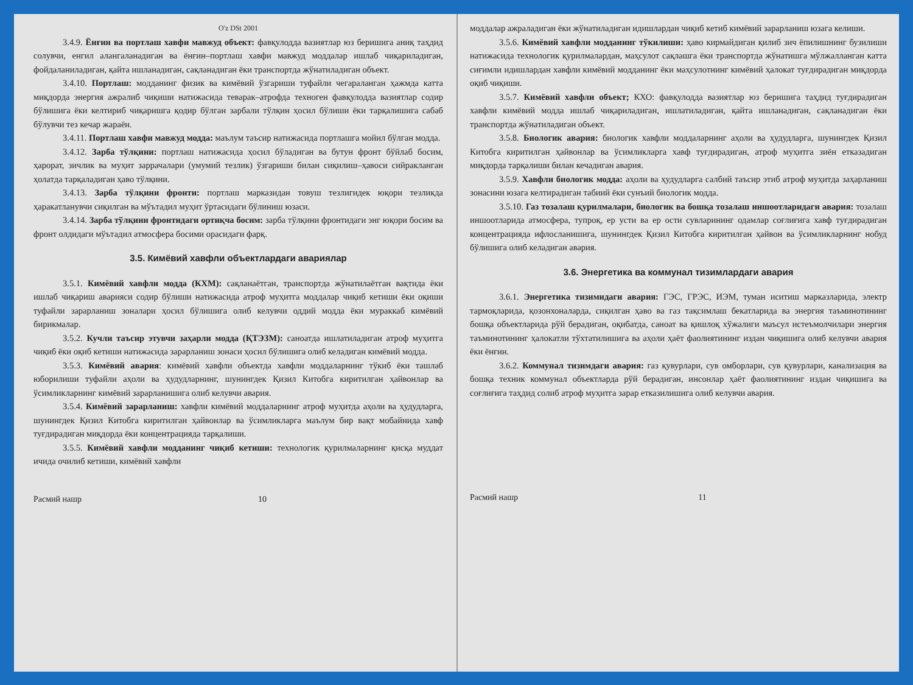O'z DSt 2001
3.4.9. Ёнғин ва портлаш хавфи мавжуд объект: фавқулодда вазиятлар юз беришига аниқ таҳдид солувчи, енгил алангаланадиган ва ёнғин–портлаш хавфи мавжуд моддалар ишлаб чиқариладиган, фойдаланиладиган, қайта ишланадиган, сақланадиган ёки транспортда жўнатиладиган объект.
3.4.10. Портлаш: модданинг физик ва кимёвий ўзгариши туфайли чегараланган ҳажмда катта миқдорда энергия ажралиб чиқиши натижасида теварак–атрофда техноген фавқулодда вазиятлар содир бўлишига ёки келтириб чиқаришга қодир бўлган зарбали тўлқин ҳосил бўлиши ёки тарқалишига сабаб бўлувчи тез кечар жараён.
3.4.11. Портлаш хавфи мавжуд модда: маълум таъсир натижасида портлашга мойил бўлган модда.
3.4.12. Зарба тўлқини: портлаш натижасида ҳосил бўладиган ва бутун фронт бўйлаб босим, ҳарорат, зичлик ва муҳит заррачалари (умумий тезлик) ўзгариши билан сиқилиш–ҳавоси сийракланган ҳолатда тарқаладиган ҳаво тўлқини.
3.4.13. Зарба тўлқини фронти: портлаш марказидан товуш тезлигидек юқори тезликда ҳаракатланувчи сиқилган ва мўътадил муҳит ўртасидаги бўлиниш юзаси.
3.4.14. Зарба тўлқини фронтидаги ортиқча босим: зарба тўлқини фронтидаги энг юқори босим ва фронт олдидаги мўътадил атмосфера босими орасидаги фарқ.
3.5. Кимёвий хавфли объектлардаги авариялар
3.5.1. Кимёвий хавфли модда (КХМ): сақланаётган, транспортда жўнатилаётган вақтида ёки ишлаб чиқариш аварияси содир бўлиши натижасида атроф муҳитга моддалар чиқиб кетиши ёки оқиши туфайли зарарланиш зоналари ҳосил бўлишига олиб келувчи оддий модда ёки мураккаб кимёвий бирикмалар.
3.5.2. Кучли таъсир этувчи заҳарли модда (ҚТЭЗМ): саноатда ишлатиладиган атроф муҳитга чиқиб ёки оқиб кетиши натижасида зарарланиш зонаси ҳосил бўлишига олиб келадиган кимёвий модда.
3.5.3. Кимёвий авария: кимёвий хавфли объектда хавфли моддаларнинг тўкиб ёки ташлаб юборилиши туфайли аҳоли ва ҳудудларнинг, шунингдек Қизил Китобга киритилган ҳайвонлар ва ўсимликларнинг кимёвий зарарланишига олиб келувчи авария.
3.5.4. Кимёвий зарарланиш: хавфли кимёвий моддаларнинг атроф муҳитда аҳоли ва ҳудудларга, шунингдек Қизил Китобга киритилган ҳайвонлар ва ўсимликларга маълум бир вақт мобайнида хавф туғдирадиган миқдорда ёки концентрацияда тарқалиши.
3.5.5. Кимёвий хавфли модданинг чиқиб кетиши: технологик қурилмаларнинг қисқа муддат ичида очилиб кетиши, кимёвий хавфли
Расмий нашр 10
моддалар ажраладиган ёки жўнатиладиган идишлардан чиқиб кетиб кимёвий зарарланиш юзага келиши.
3.5.6. Кимёвий хавфли модданинг тўкилиши: ҳаво кирмайдиган қилиб зич ёпилишнинг бузилиши натижасида технологик қурилмалардан, маҳсулот сақлашга ёки транспортда жўнатишга мўлжалланган катта сиғимли идишлардан хавфли кимёвий модданинг ёки маҳсулотнинг кимёвий ҳалокат туғдирадиган миқдорда оқиб чиқиши.
3.5.7. Кимёвий хавфли объект; КХО: фавқулодда вазиятлар юз беришига таҳдид туғдирадиган хавфли кимёвий модда ишлаб чиқариладиган, ишлатиладиган, қайта ишланадиган, сақланадиган ёки транспортда жўнатиладиган объект.
3.5.8. Биологик авария: биологик хавфли моддаларнинг аҳоли ва ҳудудларга, шунингдек Қизил Китобга киритилган ҳайвонлар ва ўсимликларга хавф туғдирадиган, атроф муҳитга зиён етказадиган миқдорда тарқалиши билан кечадиган авария.
3.5.9. Хавфли биологик модда: аҳоли ва ҳудудларга салбий таъсир этиб атроф муҳитда заҳарланиш зонасини юзага келтирадиган табиий ёки сунъий биологик модда.
3.5.10. Газ тозалаш қурилмалари, биологик ва бошқа тозалаш иншоотларидаги авария: тозалаш иншоотларида атмосфера, тупроқ, ер усти ва ер ости сувларининг одамлар соғлиғига хавф туғдирадиган концентрацияда ифлосланишига, шунингдек Қизил Китобга киритилган ҳайвон ва ўсимликларнинг нобуд бўлишига олиб келадиган авария.
3.6. Энергетика ва коммунал тизимлардаги авария
3.6.1. Энергетика тизимидаги авария: ГЭС, ГРЭС, ИЭМ, туман иситиш марказларида, электр тармоқларида, қозонхоналарда, сиқилган ҳаво ва газ тақсимлаш бекатларида ва энергия таъминотининг бошқа объектларида рўй берадиган, оқибатда, саноат ва қишлоқ хўжалиги маъсул истеъмолчилари энергия таъминотининг ҳалокатли тўхтатилишига ва аҳоли ҳаёт фаолиятининг издан чиқишига олиб келувчи авария ёки ёнғин.
3.6.2. Коммунал тизимдаги авария: газ қувурлари, сув омборлари, сув қувурлари, канализация ва бошқа техник коммунал объектларда рўй берадиган, инсонлар ҳаёт фаолиятининг издан чиқишига ва соғлиғига таҳдид солиб атроф муҳитга зарар етказилишига олиб келувчи авария.
Расмий нашр 11